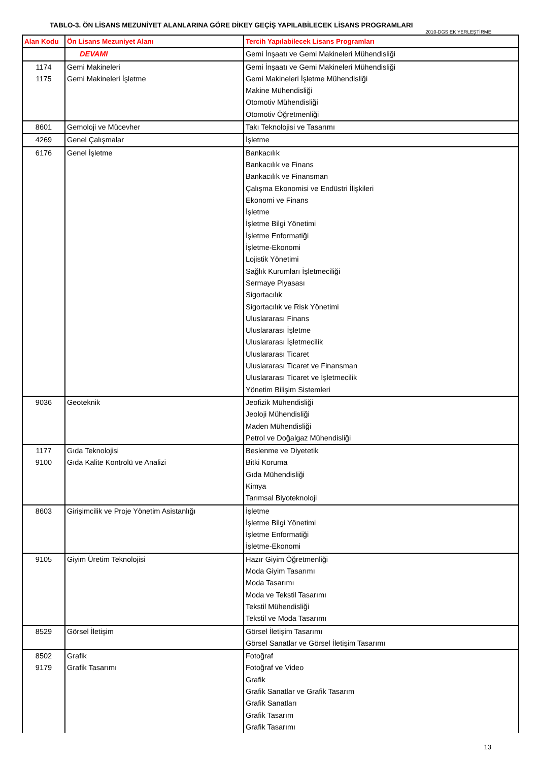TABLO-3. ÖN LİSANS MEZUNİYET ALANLARINA GÖRE DİKEY GEÇİŞ YAPILABİLECEK LİSANS PROGRAMLARI
2010-DGS EK YERLEŞTİRME
| Alan Kodu | Ön Lisans Mezuniyet Alanı | Tercih Yapılabilecek Lisans Programları |
| --- | --- | --- |
| | DEVAMI | Gemi İnşaatı ve Gemi Makineleri Mühendisliği |
| 1174 | Gemi Makineleri | Gemi İnşaatı ve Gemi Makineleri Mühendisliği |
| 1175 | Gemi Makineleri İşletme | Gemi Makineleri İşletme Mühendisliği |
| | | Makine Mühendisliği |
| | | Otomotiv Mühendisliği |
| | | Otomotiv Öğretmenliği |
| 8601 | Gemoloji ve Mücevher | Takı Teknolojisi ve Tasarımı |
| 4269 | Genel Çalışmalar | İşletme |
| 6176 | Genel İşletme | Bankacılık |
| | | Bankacılık ve Finans |
| | | Bankacılık ve Finansman |
| | | Çalışma Ekonomisi ve Endüstri İlişkileri |
| | | Ekonomi ve Finans |
| | | İşletme |
| | | İşletme Bilgi Yönetimi |
| | | İşletme Enformatiği |
| | | İşletme-Ekonomi |
| | | Lojistik Yönetimi |
| | | Sağlık Kurumları İşletmeciliği |
| | | Sermaye Piyasası |
| | | Sigortacılık |
| | | Sigortacılık ve Risk Yönetimi |
| | | Uluslararası Finans |
| | | Uluslararası İşletme |
| | | Uluslararası İşletmecilik |
| | | Uluslararası Ticaret |
| | | Uluslararası Ticaret ve Finansman |
| | | Uluslararası Ticaret ve İşletmecilik |
| | | Yönetim Bilişim Sistemleri |
| 9036 | Geoteknik | Jeofizik Mühendisliği |
| | | Jeoloji Mühendisliği |
| | | Maden Mühendisliği |
| | | Petrol ve Doğalgaz Mühendisliği |
| 1177 | Gıda Teknolojisi | Beslenme ve Diyetetik |
| 9100 | Gıda Kalite Kontrolü ve Analizi | Bitki Koruma |
| | | Gıda Mühendisliği |
| | | Kimya |
| | | Tarımsal Biyoteknoloji |
| 8603 | Girişimcilik ve Proje Yönetim Asistanlığı | İşletme |
| | | İşletme Bilgi Yönetimi |
| | | İşletme Enformatiği |
| | | İşletme-Ekonomi |
| 9105 | Giyim Üretim Teknolojisi | Hazır Giyim Öğretmenliği |
| | | Moda Giyim Tasarımı |
| | | Moda Tasarımı |
| | | Moda ve Tekstil Tasarımı |
| | | Tekstil Mühendisliği |
| | | Tekstil ve Moda Tasarımı |
| 8529 | Görsel İletişim | Görsel İletişim Tasarımı |
| | | Görsel Sanatlar ve Görsel İletişim Tasarımı |
| 8502 | Grafik | Fotoğraf |
| 9179 | Grafik Tasarımı | Fotoğraf ve Video |
| | | Grafik |
| | | Grafik Sanatlar ve Grafik Tasarım |
| | | Grafik Sanatları |
| | | Grafik Tasarım |
| | | Grafik Tasarımı |
13